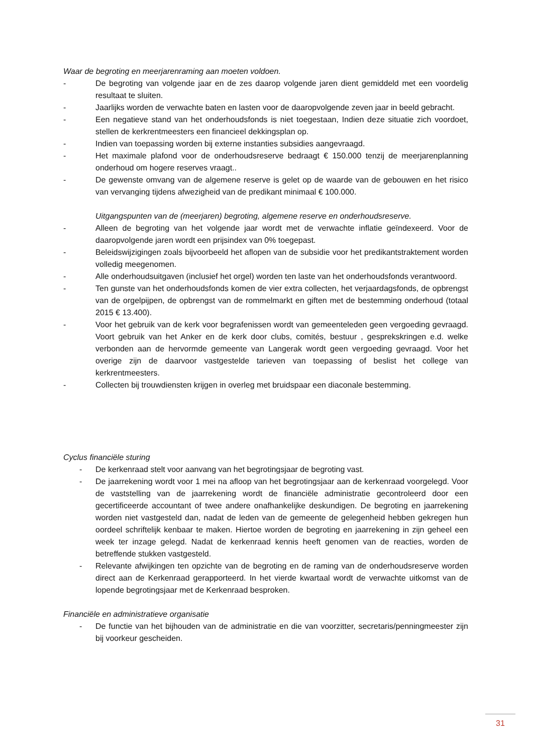Waar de begroting en meerjarenraming aan moeten voldoen.
- De begroting van volgende jaar en de zes daarop volgende jaren dient gemiddeld met een voordelig resultaat te sluiten.
- Jaarlijks worden de verwachte baten en lasten voor de daaropvolgende zeven jaar in beeld gebracht.
- Een negatieve stand van het onderhoudsfonds is niet toegestaan, Indien deze situatie zich voordoet, stellen de kerkrentmeesters een financieel dekkingsplan op.
- Indien van toepassing worden bij externe instanties subsidies aangevraagd.
- Het maximale plafond voor de onderhoudsreserve bedraagt € 150.000 tenzij de meerjarenplanning onderhoud om hogere reserves vraagt..
- De gewenste omvang van de algemene reserve is gelet op de waarde van de gebouwen en het risico van vervanging tijdens afwezigheid van de predikant minimaal € 100.000.
Uitgangspunten van de (meerjaren) begroting, algemene reserve en onderhoudsreserve.
- Alleen de begroting van het volgende jaar wordt met de verwachte inflatie geïndexeerd. Voor de daaropvolgende jaren wordt een prijsindex van 0% toegepast.
- Beleidswijzigingen zoals bijvoorbeeld het aflopen van de subsidie voor het predikantstraktement worden volledig meegenomen.
- Alle onderhoudsuitgaven (inclusief het orgel) worden ten laste van het onderhoudsfonds verantwoord.
- Ten gunste van het onderhoudsfonds komen de vier extra collecten, het verjaardagsfonds, de opbrengst van de orgelpijpen, de opbrengst van de rommelmarkt en giften met de bestemming onderhoud (totaal 2015 € 13.400).
- Voor het gebruik van de kerk voor begrafenissen wordt van gemeenteleden geen vergoeding gevraagd. Voort gebruik van het Anker en de kerk door clubs, comités, bestuur , gesprekskringen e.d. welke verbonden aan de hervormde gemeente van Langerak wordt geen vergoeding gevraagd. Voor het overige zijn de daarvoor vastgestelde tarieven van toepassing of beslist het college van kerkrentmeesters.
- Collecten bij trouwdiensten krijgen in overleg met bruidspaar een diaconale bestemming.
Cyclus financiële sturing
- De kerkenraad stelt voor aanvang van het begrotingsjaar de begroting vast.
- De jaarrekening wordt voor 1 mei na afloop van het begrotingsjaar aan de kerkenraad voorgelegd. Voor de vaststelling van de jaarrekening wordt de financiële administratie gecontroleerd door een gecertificeerde accountant of twee andere onafhankelijke deskundigen. De begroting en jaarrekening worden niet vastgesteld dan, nadat de leden van de gemeente de gelegenheid hebben gekregen hun oordeel schriftelijk kenbaar te maken. Hiertoe worden de begroting en jaarrekening in zijn geheel een week ter inzage gelegd. Nadat de kerkenraad kennis heeft genomen van de reacties, worden de betreffende stukken vastgesteld.
- Relevante afwijkingen ten opzichte van de begroting en de raming van de onderhoudsreserve worden direct aan de Kerkenraad gerapporteerd. In het vierde kwartaal wordt de verwachte uitkomst van de lopende begrotingsjaar met de Kerkenraad besproken.
Financiële en administratieve organisatie
- De functie van het bijhouden van de administratie en die van voorzitter, secretaris/penningmeester zijn bij voorkeur gescheiden.
31